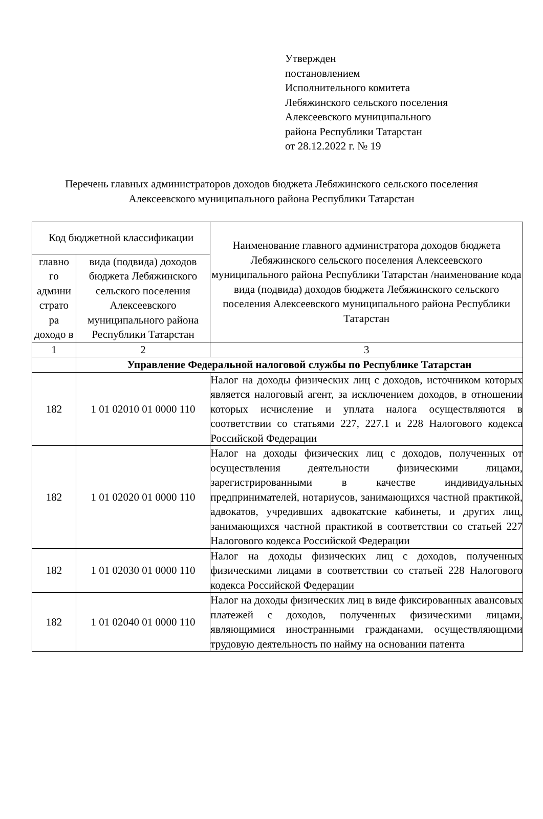Утвержден
постановлением
Исполнительного комитета
Лебяжинского сельского поселения
Алексеевского муниципального
района Республики Татарстан
от 28.12.2022 г. № 19
Перечень главных администраторов доходов бюджета Лебяжинского сельского поселения Алексеевского муниципального района Республики Татарстан
| Код бюджетной классификации | | Наименование главного администратора доходов бюджета Лебяжинского сельского поселения Алексеевского муниципального района Республики Татарстан /наименование кода вида (подвида) доходов бюджета Лебяжинского сельского поселения Алексеевского муниципального района Республики Татарстан |
| --- | --- | --- |
| главно го админи страто ра доходо в | вида (подвида) доходов бюджета Лебяжинского сельского поселения Алексеевского муниципального района Республики Татарстан | |
| 1 | 2 | 3 |
| | Управление Федеральной налоговой службы по Республике Татарстан | |
| 182 | 1 01 02010 01 0000 110 | Налог на доходы физических лиц с доходов, источником которых является налоговый агент, за исключением доходов, в отношении которых исчисление и уплата налога осуществляются в соответствии со статьями 227, 227.1 и 228 Налогового кодекса Российской Федерации |
| 182 | 1 01 02020 01 0000 110 | Налог на доходы физических лиц с доходов, полученных от осуществления деятельности физическими лицами, зарегистрированными в качестве индивидуальных предпринимателей, нотариусов, занимающихся частной практикой, адвокатов, учредивших адвокатские кабинеты, и других лиц, занимающихся частной практикой в соответствии со статьей 227 Налогового кодекса Российской Федерации |
| 182 | 1 01 02030 01 0000 110 | Налог на доходы физических лиц с доходов, полученных физическими лицами в соответствии со статьей 228 Налогового кодекса Российской Федерации |
| 182 | 1 01 02040 01 0000 110 | Налог на доходы физических лиц в виде фиксированных авансовых платежей с доходов, полученных физическими лицами, являющимися иностранными гражданами, осуществляющими трудовую деятельность по найму на основании патента |